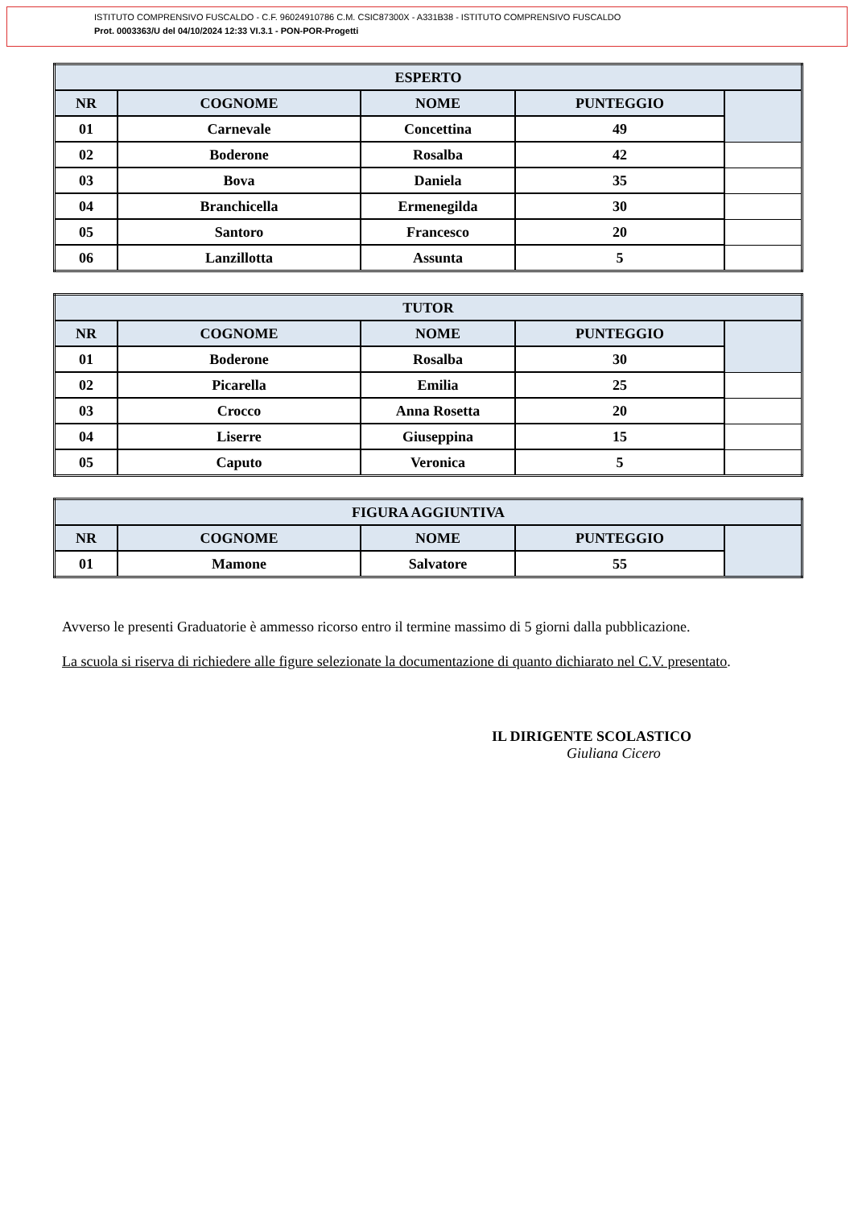ISTITUTO COMPRENSIVO FUSCALDO - C.F. 96024910786 C.M. CSIC87300X - A331B38 - ISTITUTO COMPRENSIVO FUSCALDO
Prot. 0003363/U del 04/10/2024 12:33 VI.3.1 - PON-POR-Progetti
| ESPERTO | | | | |
| --- | --- | --- | --- | --- |
| NR | COGNOME | NOME | PUNTEGGIO | |
| 01 | Carnevale | Concettina | 49 | |
| 02 | Boderone | Rosalba | 42 | |
| 03 | Bova | Daniela | 35 | |
| 04 | Branchicella | Ermenegilda | 30 | |
| 05 | Santoro | Francesco | 20 | |
| 06 | Lanzillotta | Assunta | 5 | |
| TUTOR | | | | |
| --- | --- | --- | --- | --- |
| NR | COGNOME | NOME | PUNTEGGIO | |
| 01 | Boderone | Rosalba | 30 | |
| 02 | Picarella | Emilia | 25 | |
| 03 | Crocco | Anna Rosetta | 20 | |
| 04 | Liserre | Giuseppina | 15 | |
| 05 | Caputo | Veronica | 5 | |
| FIGURA AGGIUNTIVA | | | | |
| --- | --- | --- | --- | --- |
| NR | COGNOME | NOME | PUNTEGGIO | |
| 01 | Mamone | Salvatore | 55 | |
Avverso le presenti Graduatorie è ammesso ricorso entro il termine massimo di 5 giorni dalla pubblicazione.
La scuola si riserva di richiedere alle figure selezionate la documentazione di quanto dichiarato nel C.V. presentato.
IL DIRIGENTE SCOLASTICO
Giuliana Cicero